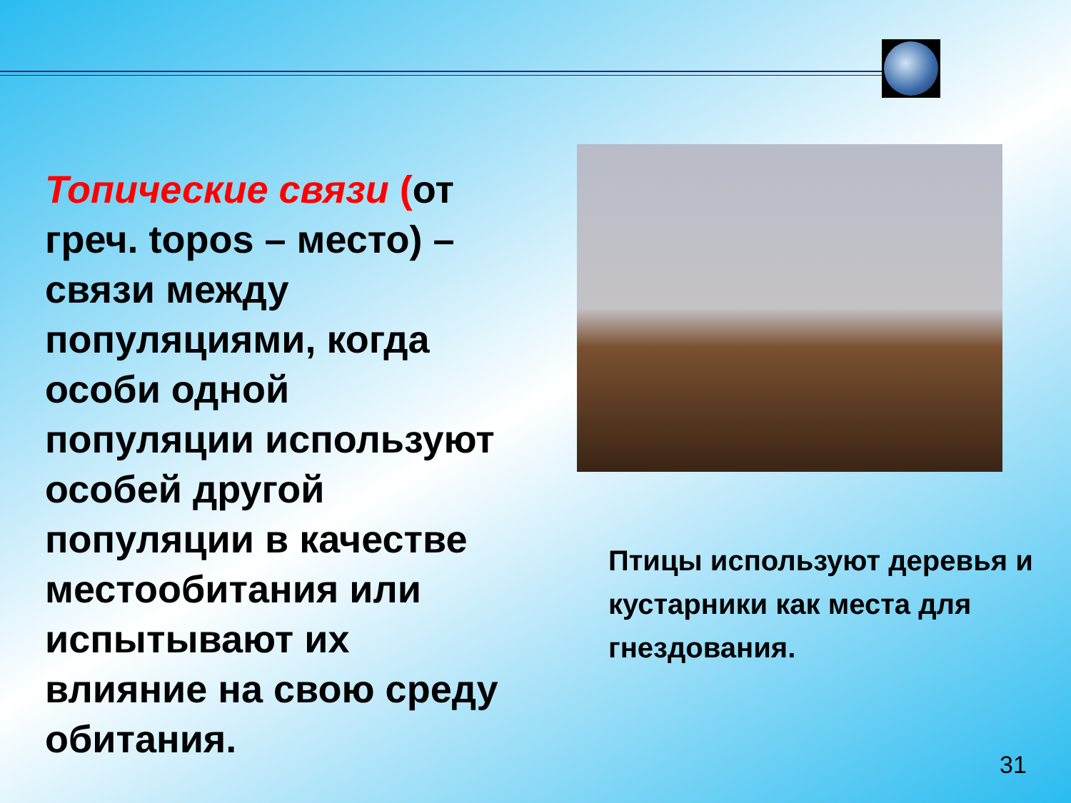Топические связи (от греч. topos – место) – связи между популяциями, когда особи одной популяции используют особей другой популяции в качестве местообитания или испытывают их влияние на свою среду обитания.
Птицы используют деревья и кустарники как места для гнездования.
31